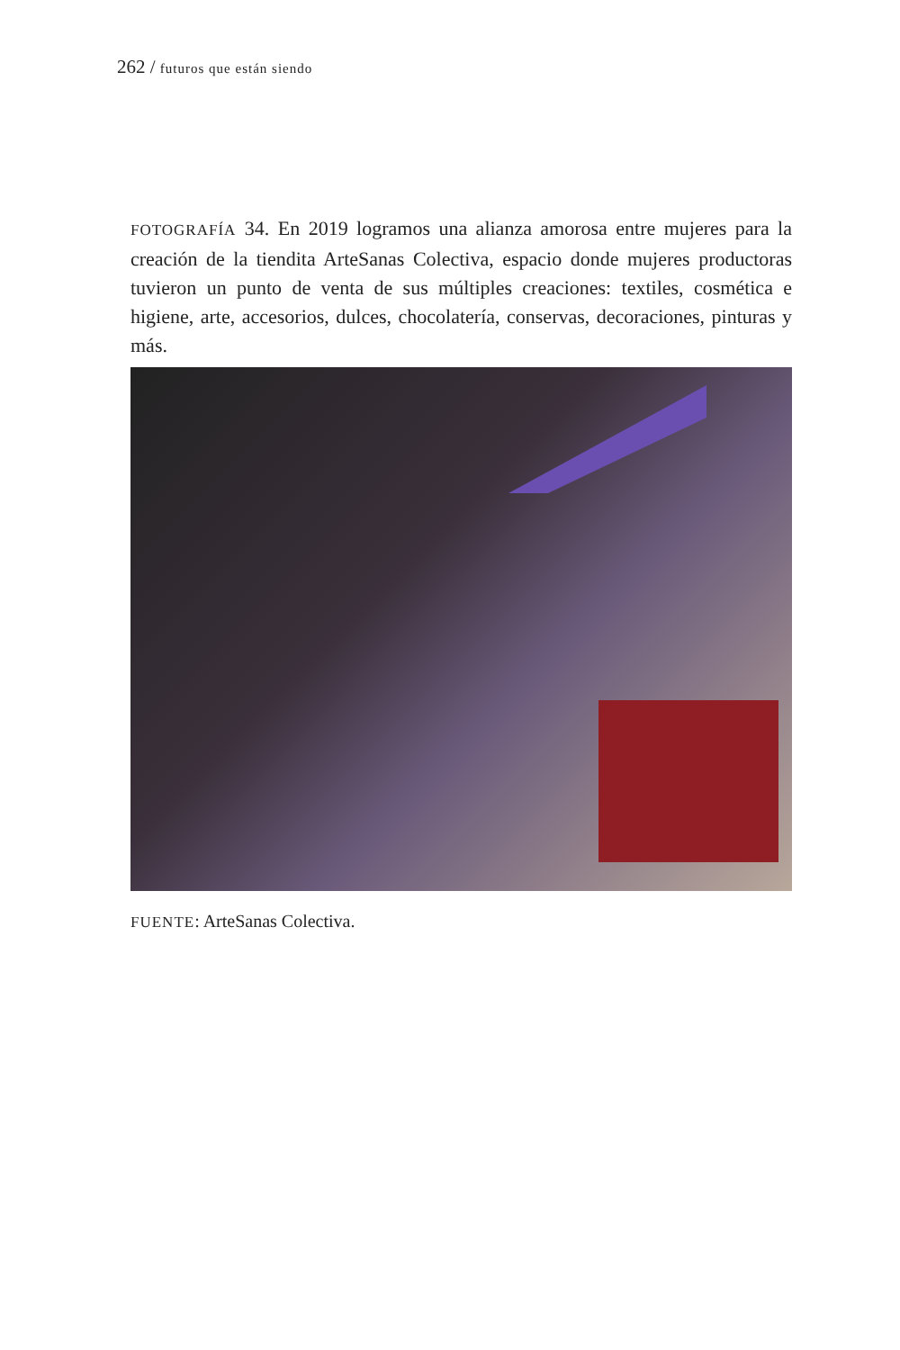262 / futuros que están siendo
FOTOGRAFÍA 34. En 2019 logramos una alianza amorosa entre mujeres para la creación de la tiendita ArteSanas Colectiva, espacio donde mujeres productoras tuvieron un punto de venta de sus múltiples creaciones: textiles, cosmética e higiene, arte, accesorios, dulces, chocolatería, conservas, decoraciones, pinturas y más.
FUENTE: ArteSanas Colectiva.